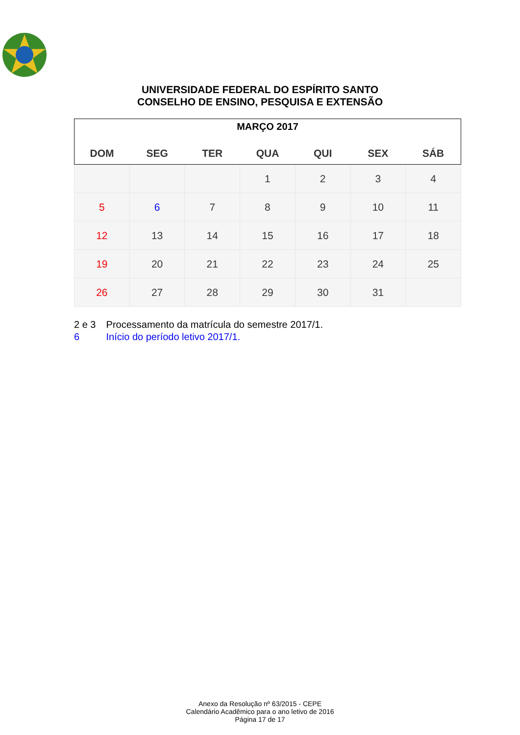UNIVERSIDADE FEDERAL DO ESPÍRITO SANTO
CONSELHO DE ENSINO, PESQUISA E EXTENSÃO
| MARÇO 2017 | | | | | | |
| --- | --- | --- | --- | --- | --- | --- |
| DOM | SEG | TER | QUA | QUI | SEX | SÁB |
| | | | 1 | 2 | 3 | 4 |
| 5 | 6 | 7 | 8 | 9 | 10 | 11 |
| 12 | 13 | 14 | 15 | 16 | 17 | 18 |
| 19 | 20 | 21 | 22 | 23 | 24 | 25 |
| 26 | 27 | 28 | 29 | 30 | 31 | |
2 e 3 Processamento da matrícula do semestre 2017/1.
6 Início do período letivo 2017/1.
Anexo da Resolução nº 63/2015 - CEPE
Calendário Acadêmico para o ano letivo de 2016
Página 17 de 17